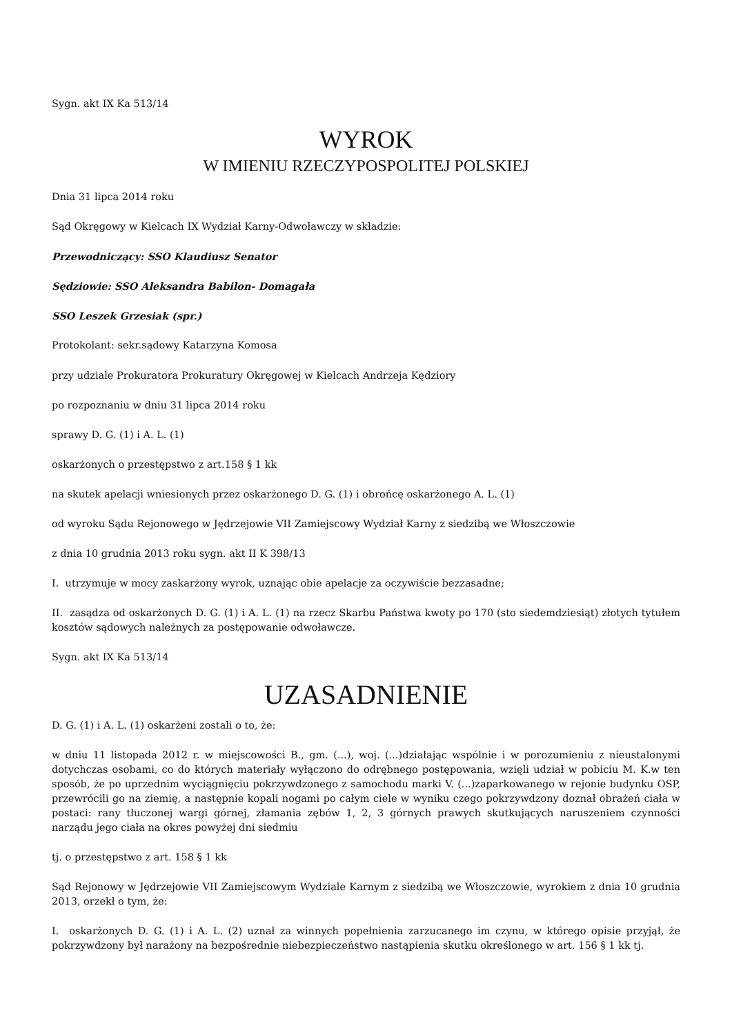Sygn. akt IX Ka 513/14
WYROK
W IMIENIU RZECZYPOSPOLITEJ POLSKIEJ
Dnia 31 lipca 2014 roku
Sąd Okręgowy w Kielcach IX Wydział Karny-Odwoławczy w składzie:
Przewodniczący: SSO Klaudiusz Senator
Sędziowie: SSO Aleksandra Babilon- Domagała
SSO Leszek Grzesiak (spr.)
Protokolant: sekr.sądowy Katarzyna Komosa
przy udziale Prokuratora Prokuratury Okręgowej w Kielcach Andrzeja Kędziory
po rozpoznaniu w dniu 31 lipca 2014 roku
sprawy D. G. (1) i A. L. (1)
oskarżonych o przestępstwo z art.158 § 1 kk
na skutek apelacji wniesionych przez oskarżonego D. G. (1) i obrońcę oskarżonego A. L. (1)
od wyroku Sądu Rejonowego w Jędrzejowie VII Zamiejscowy Wydział Karny z siedzibą we Włoszczowie
z dnia 10 grudnia 2013 roku sygn. akt II K 398/13
I. utrzymuje w mocy zaskarżony wyrok, uznając obie apelacje za oczywiście bezzasadne;
II. zasądza od oskarżonych D. G. (1) i A. L. (1) na rzecz Skarbu Państwa kwoty po 170 (sto siedemdziesiąt) złotych tytułem kosztów sądowych należnych za postępowanie odwoławcze.
Sygn. akt IX Ka 513/14
UZASADNIENIE
D. G. (1) i A. L. (1) oskarżeni zostali o to, że:
w dniu 11 listopada 2012 r. w miejscowości B., gm. (...), woj. (...)działając wspólnie i w porozumieniu z nieustalonymi dotychczas osobami, co do których materiały wyłączono do odrębnego postępowania, wzięli udział w pobiciu M. K.w ten sposób, że po uprzednim wyciągnięciu pokrzywdzonego z samochodu marki V. (...)zaparkowanego w rejonie budynku OSP, przewrócili go na ziemię, a następnie kopali nogami po całym ciele w wyniku czego pokrzywdzony doznał obrażeń ciała w postaci: rany tłuczonej wargi górnej, złamania zębów 1, 2, 3 górnych prawych skutkujących naruszeniem czynności narządu jego ciała na okres powyżej dni siedmiu
tj. o przestępstwo z art. 158 § 1 kk
Sąd Rejonowy w Jędrzejowie VII Zamiejscowym Wydziale Karnym z siedzibą we Włoszczowie, wyrokiem z dnia 10 grudnia 2013, orzekł o tym, że:
I. oskarżonych D. G. (1) i A. L. (2) uznał za winnych popełnienia zarzucanego im czynu, w którego opisie przyjął, że pokrzywdzony był narażony na bezpośrednie niebezpieczeństwo nastąpienia skutku określonego w art. 156 § 1 kk tj.